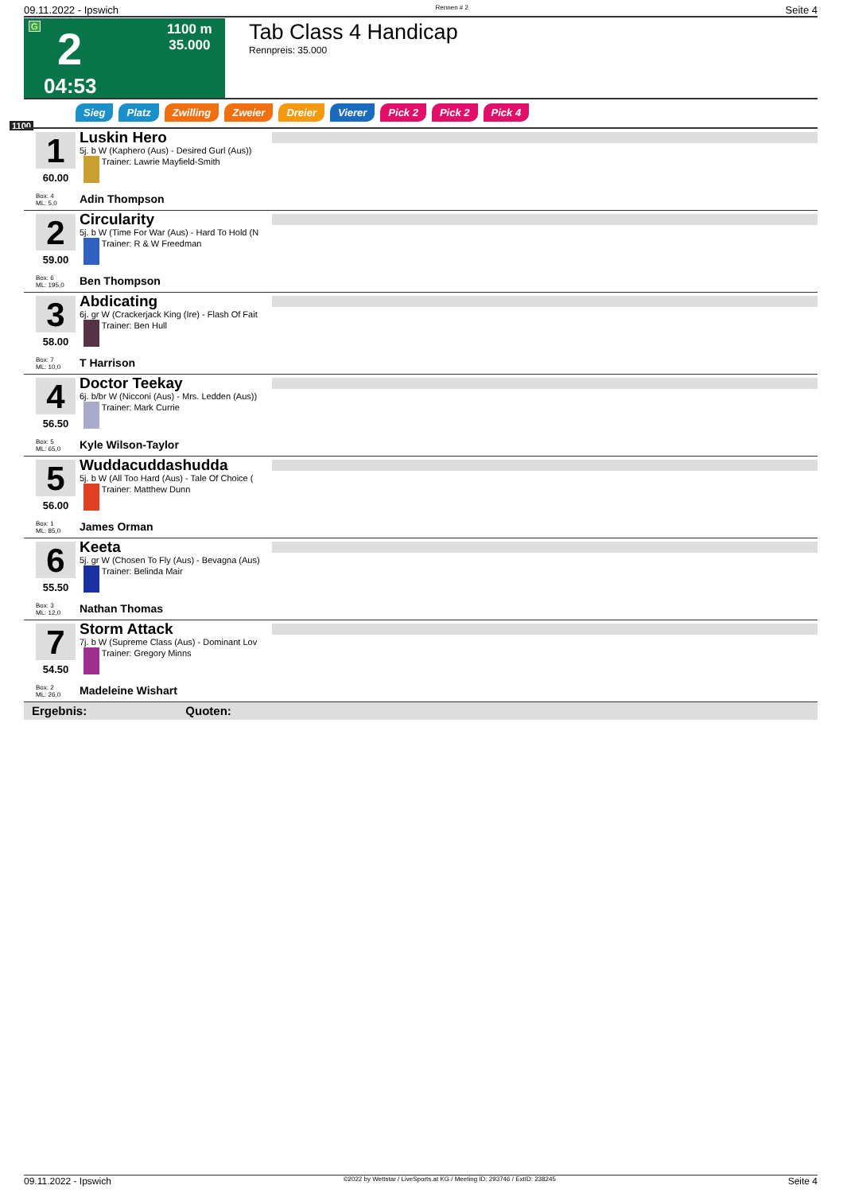09.11.2022 - Ipswich Rennen # 2 Seite 4
G 2 1100 m
35.000
04:53
Tab Class 4 Handicap
Rennpreis: 35.000
Sieg Platz Zwilling Zweier Dreier Vierer Pick 2 Pick 2 Pick 4
1100
1
60.00
Box: 4
ML: 5,0
Luskin Hero
5j. b W (Kaphero (Aus) - Desired Gurl (Aus))
Trainer: Lawrie Mayfield-Smith
Adin Thompson
2
59.00
Box: 6
ML: 195,0
Circularity
5j. b W (Time For War (Aus) - Hard To Hold (N
Trainer: R & W Freedman
Ben Thompson
3
58.00
Box: 7
ML: 10,0
Abdicating
6j. gr W (Crackerjack King (Ire) - Flash Of Fait
Trainer: Ben Hull
T Harrison
4
56.50
Box: 5
ML: 65,0
Doctor Teekay
6j. b/br W (Nicconi (Aus) - Mrs. Ledden (Aus))
Trainer: Mark Currie
Kyle Wilson-Taylor
5
56.00
Box: 1
ML: 85,0
Wuddacuddashudda
5j. b W (All Too Hard (Aus) - Tale Of Choice (
Trainer: Matthew Dunn
James Orman
6
55.50
Box: 3
ML: 12,0
Keeta
5j. gr W (Chosen To Fly (Aus) - Bevagna (Aus)
Trainer: Belinda Mair
Nathan Thomas
7
54.50
Box: 2
ML: 26,0
Storm Attack
7j. b W (Supreme Class (Aus) - Dominant Lov
Trainer: Gregory Minns
Madeleine Wishart
Ergebnis: Quoten:
09.11.2022 - Ipswich ©2022 by Wettstar / LiveSports.at KG / Meeting ID: 293746 / ExtID: 238245 Seite 4